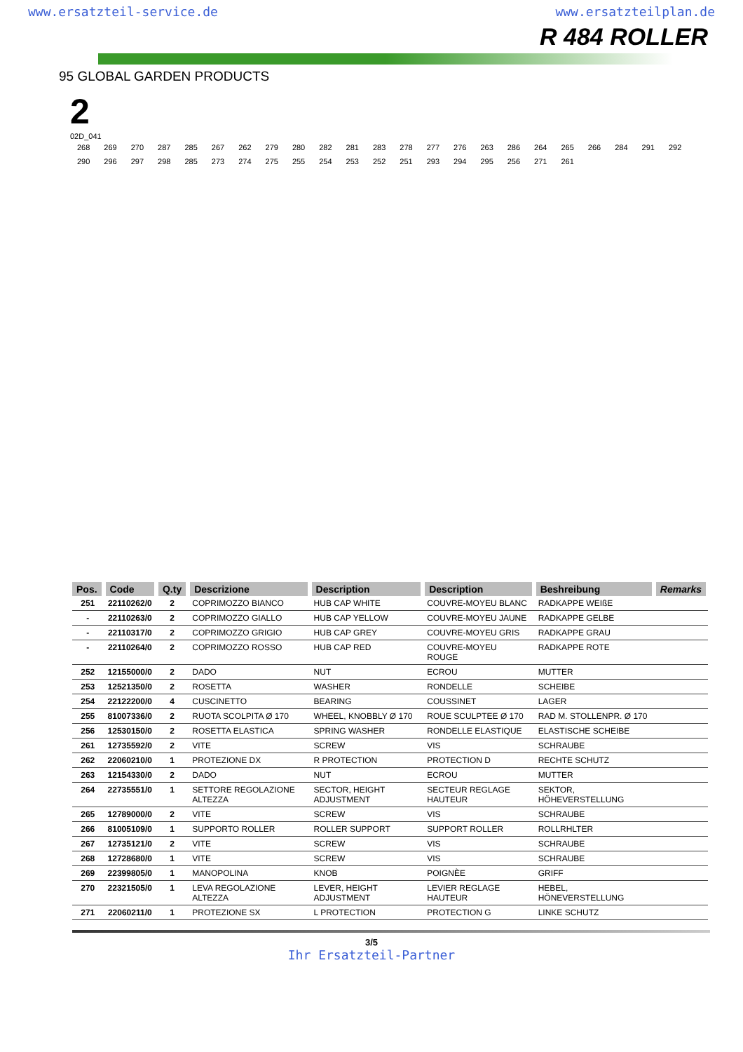www.ersatzteil-service.de www.ersatzteilplan.de
R 484 ROLLER
95 GLOBAL GARDEN PRODUCTS
2
02D_041
268 269 270 287 285 267 262 279 280 282 281 283 278 277 276 263 286 264 265 266 284 291 292 290 296 297 298 285 273 274 275 255 254 253 252 251 293 294 295 256 271 261
| Pos. | Code | Q.ty | Descrizione | Description | Description | Beshreibung | Remarks |
| --- | --- | --- | --- | --- | --- | --- | --- |
| 251 | 22110262/0 | 2 | COPRIMOZZO BIANCO | HUB CAP WHITE | COUVRE-MOYEU BLANC | RADKAPPE WEIßE | |
| - | 22110263/0 | 2 | COPRIMOZZO GIALLO | HUB CAP YELLOW | COUVRE-MOYEU JAUNE | RADKAPPE GELBE | |
| - | 22110317/0 | 2 | COPRIMOZZO GRIGIO | HUB CAP GREY | COUVRE-MOYEU GRIS | RADKAPPE GRAU | |
| - | 22110264/0 | 2 | COPRIMOZZO ROSSO | HUB CAP RED | COUVRE-MOYEU ROUGE | RADKAPPE ROTE | |
| 252 | 12155000/0 | 2 | DADO | NUT | ECROU | MUTTER | |
| 253 | 12521350/0 | 2 | ROSETTA | WASHER | RONDELLE | SCHEIBE | |
| 254 | 22122200/0 | 4 | CUSCINETTO | BEARING | COUSSINET | LAGER | |
| 255 | 81007336/0 | 2 | RUOTA SCOLPITA Ø 170 | WHEEL, KNOBBLY Ø 170 | ROUE SCULPTEE Ø 170 | RAD M. STOLLENPR. Ø 170 | |
| 256 | 12530150/0 | 2 | ROSETTA ELASTICA | SPRING WASHER | RONDELLE ELASTIQUE | ELASTISCHE SCHEIBE | |
| 261 | 12735592/0 | 2 | VITE | SCREW | VIS | SCHRAUBE | |
| 262 | 22060210/0 | 1 | PROTEZIONE DX | R PROTECTION | PROTECTION D | RECHTE SCHUTZ | |
| 263 | 12154330/0 | 2 | DADO | NUT | ECROU | MUTTER | |
| 264 | 22735551/0 | 1 | SETTORE REGOLAZIONE ALTEZZA | SECTOR, HEIGHT ADJUSTMENT | SECTEUR REGLAGE HAUTEUR | SEKTOR, HÖHEVERSTELLUNG | |
| 265 | 12789000/0 | 2 | VITE | SCREW | VIS | SCHRAUBE | |
| 266 | 81005109/0 | 1 | SUPPORTO ROLLER | ROLLER SUPPORT | SUPPORT ROLLER | ROLLRHLTER | |
| 267 | 12735121/0 | 2 | VITE | SCREW | VIS | SCHRAUBE | |
| 268 | 12728680/0 | 1 | VITE | SCREW | VIS | SCHRAUBE | |
| 269 | 22399805/0 | 1 | MANOPOLINA | KNOB | POIGNÈE | GRIFF | |
| 270 | 22321505/0 | 1 | LEVA REGOLAZIONE ALTEZZA | LEVER, HEIGHT ADJUSTMENT | LEVIER REGLAGE HAUTEUR | HEBEL, HÖNEVERSTELLUNG | |
| 271 | 22060211/0 | 1 | PROTEZIONE SX | L PROTECTION | PROTECTION G | LINKE SCHUTZ | |
3/5
Ihr Ersatzteil-Partner